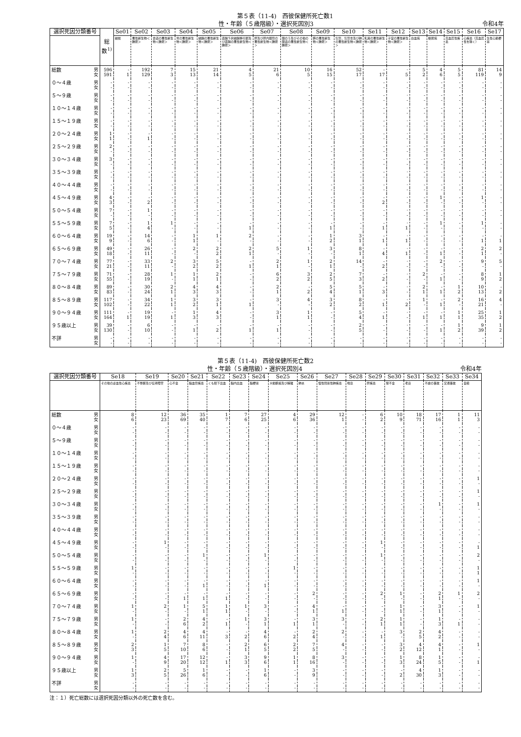第５表（11-4)　西彼保健所死亡数1
性・年齢（５歳階級）・選択死因別3 令和4年
| 選択死因分類番号 | | 総数<sup>1)</sup> | Se01 | Se02 | Se03 | Se04 | Se05 | Se06 | Se07 | Se08 | Se09 | Se10 | Se11 | Se12 | Se13 | Se14 | Se15 | Se16 | Se17 |
| --- | --- | --- | --- | --- | --- | --- | --- | --- | --- | --- | --- | --- | --- | --- | --- | --- | --- | --- | --- |
| | | | 結核 | 悪性新生物＜腫瘍＞ | 食道の悪性新生物＜腫瘍＞ | 胃の悪性新生物＜腫瘍＞ | 結腸の悪性新生物＜腫瘍＞ | 直腸Ｓ状結腸移行部及び直腸の悪性新生物＜腫瘍＞ | 肝及び肝内胆管の悪性新生物＜腫瘍＞ | 胆のう及びその他の胆道の悪性新生物＜腫瘍＞ | 膵の悪性新生物＜腫瘍＞ | 気管，気管支及び肺の悪性新生物＜腫瘍＞ | 乳房の悪性新生物＜腫瘍＞ | 子宮の悪性新生物＜腫瘍＞ | 白血病 | 糖尿病 | 高血圧性疾患 | 心疾患（高血圧性を除く） | 急性心筋梗塞 |
| 総数 | 男 | 596 | - | 192 | 7 | 15 | 21 | 4 | 21 | 10 | 16 | 52 | - | · | 5 | 4 | 5 | 81 | 14 |
| | 女 | 591 | 1 | 129 | 3 | 13 | 14 | 5 | 6 | 5 | 15 | 17 | 17 | 5 | 2 | 6 | 5 | 119 | 9 |
| ０～４歳 | 男 | - | - | - | - | - | - | - | - | - | - | - | - | · | - | - | - | - | - |
| | 女 | - | - | - | - | - | - | - | - | - | - | - | - | - | - | - | - | - | - |
| ５～９歳 | 男 | - | - | - | - | - | - | - | - | - | - | - | - | · | - | - | - | - | - |
| | 女 | - | - | - | - | - | - | - | - | - | - | - | - | - | - | - | - | - | - |
| １０～１４歳 | 男 | - | - | - | - | - | - | - | - | - | - | - | - | · | - | - | - | - | - |
| | 女 | - | - | - | - | - | - | - | - | - | - | - | - | - | - | - | - | - | - |
| １５～１９歳 | 男 | - | - | - | - | - | - | - | - | - | - | - | - | · | - | - | - | - | - |
| | 女 | - | - | - | - | - | - | - | - | - | - | - | - | - | - | - | - | - | - |
| ２０～２４歳 | 男 | 1 | - | - | - | - | - | - | - | - | - | - | - | · | - | - | - | - | - |
| | 女 | 1 | - | 1 | - | - | - | - | - | - | - | - | - | - | - | - | - | - | - |
| ２５～２９歳 | 男 | 2 | - | - | - | - | - | - | - | - | - | - | - | · | - | - | - | - | - |
| | 女 | - | - | - | - | - | - | - | - | - | - | - | - | - | - | - | - | - | - |
| ３０～３４歳 | 男 | 3 | - | - | - | - | - | - | - | - | - | - | - | · | - | - | - | - | - |
| | 女 | - | - | - | - | - | - | - | - | - | - | - | - | - | - | - | - | - | - |
| ３５～３９歳 | 男 | - | - | - | - | - | - | - | - | - | - | - | - | · | - | - | - | - | - |
| | 女 | - | - | - | - | - | - | - | - | - | - | - | - | - | - | - | - | - | - |
| ４０～４４歳 | 男 | - | - | - | - | - | - | - | - | - | - | - | - | · | - | - | - | - | - |
| | 女 | - | - | - | - | - | - | - | - | - | - | - | - | - | - | - | - | - | - |
| ４５～４９歳 | 男 | 4 | - | - | - | - | - | - | - | - | - | - | - | · | - | 1 | - | 1 | - |
| | 女 | 3 | - | 2 | - | - | - | - | - | - | - | - | 2 | - | - | - | - | - | - |
| ５０～５４歳 | 男 | 7 | - | 1 | - | - | - | - | - | - | - | - | - | · | - | - | - | - | - |
| | 女 | - | - | - | - | - | - | - | - | - | - | - | - | - | - | - | - | - | - |
| ５５～５９歳 | 男 | 7 | - | 1 | 1 | - | - | - | - | - | - | - | - | · | - | 1 | - | 1 | - |
| | 女 | 5 | - | 4 | - | - | - | 1 | - | - | 1 | - | 1 | 1 | - | - | - | - | - |
| ６０～６４歳 | 男 | 19 | - | 14 | - | 1 | 1 | 2 | - | - | 1 | 3 | - | · | - | - | - | - | - |
| | 女 | 9 | - | 6 | - | 1 | - | - | - | - | 2 | 1 | 1 | 1 | - | - | - | 1 | 1 |
| ６５～６９歳 | 男 | 49 | - | 26 | - | 2 | 2 | 2 | 5 | 1 | 3 | 8 | - | · | - | - | - | 2 | 2 |
| | 女 | 18 | - | 11 | - | - | 2 | 1 | - | - | - | 1 | 4 | 1 | - | 1 | - | 1 | - |
| ７０～７４歳 | 男 | 77 | - | 33 | 2 | 3 | 5 | - | 2 | 1 | 2 | 14 | - | · | - | 2 | - | 9 | 5 |
| | 女 | 21 | - | 11 | - | 2 | 2 | 1 | 1 | - | 1 | - | 2 | - | - | - | - | - | - |
| ７５～７９歳 | 男 | 71 | - | 28 | 1 | 1 | 2 | - | 6 | 3 | 2 | 7 | - | · | 2 | - | - | 8 | 1 |
| | 女 | 55 | - | 19 | - | 1 | 1 | - | 2 | 2 | 5 | 3 | 2 | - | - | 1 | - | 9 | 2 |
| ８０～８４歳 | 男 | 89 | - | 30 | 2 | 4 | 4 | - | 2 | - | 5 | 5 | - | · | 2 | - | 1 | 10 | - |
| | 女 | 83 | - | 24 | 1 | 3 | 3 | - | 1 | 2 | 4 | 1 | 3 | - | 1 | 1 | 2 | 13 | 2 |
| ８５～８９歳 | 男 | 117 | - | 34 | 1 | 3 | 3 | - | 3 | 4 | 3 | 8 | - | · | 1 | - | 2 | 16 | 4 |
| | 女 | 102 | - | 22 | 1 | 2 | 1 | 1 | - | - | 2 | 2 | 1 | 2 | - | 1 | - | 21 | - |
| ９０～９４歳 | 男 | 111 | - | 19 | - | 1 | 4 | - | 3 | 1 | - | 5 | - | · | - | - | 1 | 25 | 1 |
| | 女 | 164 | 1 | 19 | 1 | 3 | 3 | - | 1 | 1 | - | 4 | 1 | - | 1 | 1 | 1 | 35 | 2 |
| ９５歳以上 | 男 | 39 | - | 6 | - | - | - | - | - | - | - | 2 | - | · | - | - | 1 | 9 | 1 |
| | 女 | 130 | - | 10 | - | 1 | 2 | 1 | 1 | - | - | 5 | - | - | - | 1 | 2 | 39 | 2 |
| 不詳 | 男 | - | - | - | - | - | - | - | - | - | - | - | - | · | - | - | - | - | - |
| | 女 | - | - | - | - | - | - | - | - | - | - | - | - | - | - | - | - | - | - |
第５表（11-4)　西彼保健所死亡数2
性・年齢（５歳階級）・選択死因別4 令和4年
| 選択死因分類番号 | | Se18 | Se19 | Se20 | Se21 | Se22 | Se23 | Se24 | Se25 | Se26 | Se27 | Se28 | Se29 | Se30 | Se31 | Se32 | Se33 | Se34 |
| --- | --- | --- | --- | --- | --- | --- | --- | --- | --- | --- | --- | --- | --- | --- | --- | --- | --- | --- |
| | | その他の虚血性心疾患 | 不整脈及び伝導障害 | 心不全 | 脳血管疾患 | くも膜下出血 | 脳内出血 | 脳梗塞 | 大動脈瘤及び解離 | 肺炎 | 慢性閉塞性肺疾患 | 喘息 | 肝疾患 | 腎不全 | 老衰 | 不慮の事故 | 交通事故 | 自殺 |
| 総数 | 男 | 8 | 12 | 36 | 35 | 1 | 7 | 27 | 4 | 29 | 12 | - | 6 | 10 | 18 | 17 | 1 | 11 |
| | 女 | 6 | 23 | 69 | 40 | 7 | 6 | 25 | 6 | 36 | 1 | - | 2 | 9 | 71 | 16 | 1 | 3 |
| ０～４歳 | 男 | - | - | - | - | - | - | - | - | - | - | - | - | - | - | - | - | - |
| | 女 | - | - | - | - | - | - | - | - | - | - | - | - | - | - | - | - | - |
| ５～９歳 | 男 | - | - | - | - | - | - | - | - | - | - | - | - | - | - | - | - | - |
| | 女 | - | - | - | - | - | - | - | - | - | - | - | - | - | - | - | - | - |
| １０～１４歳 | 男 | - | - | - | - | - | - | - | - | - | - | - | - | - | - | - | - | - |
| | 女 | - | - | - | - | - | - | - | - | - | - | - | - | - | - | - | - | - |
| １５～１９歳 | 男 | - | - | - | - | - | - | - | - | - | - | - | - | - | - | - | - | - |
| | 女 | - | - | - | - | - | - | - | - | - | - | - | - | - | - | - | - | - |
| ２０～２４歳 | 男 | - | - | - | - | - | - | - | - | - | - | - | - | - | - | - | - | 1 |
| | 女 | - | - | - | - | - | - | - | - | - | - | - | - | - | - | - | - | - |
| ２５～２９歳 | 男 | - | - | - | - | - | - | - | - | - | - | - | - | - | - | - | - | 1 |
| | 女 | - | - | - | - | - | - | - | - | - | - | - | - | - | - | - | - | - |
| ３０～３４歳 | 男 | - | - | - | - | - | - | - | - | - | - | - | - | - | - | 1 | - | 1 |
| | 女 | - | - | - | - | - | - | - | - | - | - | - | - | - | - | - | - | - |
| ３５～３９歳 | 男 | - | - | - | - | - | - | - | - | - | - | - | - | - | - | - | - | - |
| | 女 | - | - | - | - | - | - | - | - | - | - | - | - | - | - | - | - | - |
| ４０～４４歳 | 男 | - | - | - | - | - | - | - | - | - | - | - | - | - | - | - | - | - |
| | 女 | - | - | - | - | - | - | - | - | - | - | - | - | - | - | - | - | - |
| ４５～４９歳 | 男 | - | 1 | - | - | - | - | - | - | - | - | - | 1 | - | - | - | - | - |
| | 女 | - | - | - | - | - | - | - | - | - | - | - | - | - | - | - | - | 1 |
| ５０～５４歳 | 男 | - | - | - | 1 | - | - | 1 | - | - | - | - | 1 | - | - | - | - | 2 |
| | 女 | - | - | - | - | - | - | - | - | - | - | - | - | - | - | - | - | - |
| ５５～５９歳 | 男 | 1 | - | - | - | - | - | - | 1 | - | - | - | - | - | - | - | - | 1 |
| | 女 | - | - | - | - | - | - | - | - | - | - | - | - | - | - | - | - | 1 |
| ６０～６４歳 | 男 | - | - | - | - | - | - | - | - | - | - | - | - | - | - | - | - | 1 |
| | 女 | - | - | - | 1 | - | - | 1 | - | - | - | - | - | - | - | - | - | - |
| ６５～６９歳 | 男 | - | - | - | - | - | - | - | - | 2 | - | - | 2 | 1 | - | 2 | 1 | 2 |
| | 女 | - | - | 1 | 1 | 1 | - | - | - | - | - | - | - | - | - | 1 | - | - |
| ７０～７４歳 | 男 | 1 | 2 | 1 | 5 | 1 | 1 | 3 | - | 4 | - | - | - | 1 | - | 3 | - | 1 |
| | 女 | - | - | - | 1 | 1 | - | - | - | 1 | 1 | - | - | 1 | - | 1 | - | - |
| ７５～７９歳 | 男 | 1 | - | 2 | 4 | - | 1 | 3 | - | 3 | 3 | - | 2 | 1 | - | 1 | - | - |
| | 女 | - | - | 6 | 2 | 1 | - | 1 | 1 | 1 | - | - | 1 | 1 | - | 3 | 1 | - |
| ８０～８４歳 | 男 | 1 | 2 | 4 | 4 | - | - | 4 | - | 2 | 2 | - | - | 3 | 2 | 4 | - | - |
| | 女 | - | 4 | 6 | 11 | 3 | 2 | 6 | 2 | 4 | - | - | 1 | - | 5 | 2 | - | - |
| ８５～８９歳 | 男 | 2 | 1 | 7 | 8 | - | 2 | 6 | 2 | 7 | 4 | - | - | 3 | 4 | 4 | - | 1 |
| | 女 | 3 | 5 | 10 | 6 | - | 1 | 5 | 2 | 5 | - | - | - | 2 | 12 | 1 | - | - |
| ９０～９４歳 | 男 | 1 | 4 | 17 | 12 | - | 3 | 9 | 1 | 8 | 3 | - | - | 1 | 8 | 1 | - | - |
| | 女 | - | 9 | 20 | 12 | 1 | 3 | 6 | 1 | 16 | - | - | - | 3 | 24 | 5 | - | 1 |
| ９５歳以上 | 男 | 1 | 2 | 5 | 1 | - | - | 1 | - | 3 | - | - | - | - | 4 | 1 | - | - |
| | 女 | 3 | 5 | 26 | 6 | - | - | 6 | - | 9 | - | - | - | 2 | 30 | 3 | - | - |
| 不詳 | 男 | - | - | - | - | - | - | - | - | - | - | - | - | - | - | - | - | - |
| | 女 | - | - | - | - | - | - | - | - | - | - | - | - | - | - | - | - | - |
注：１）死亡総数には選択死因分類以外の死亡数を含む。